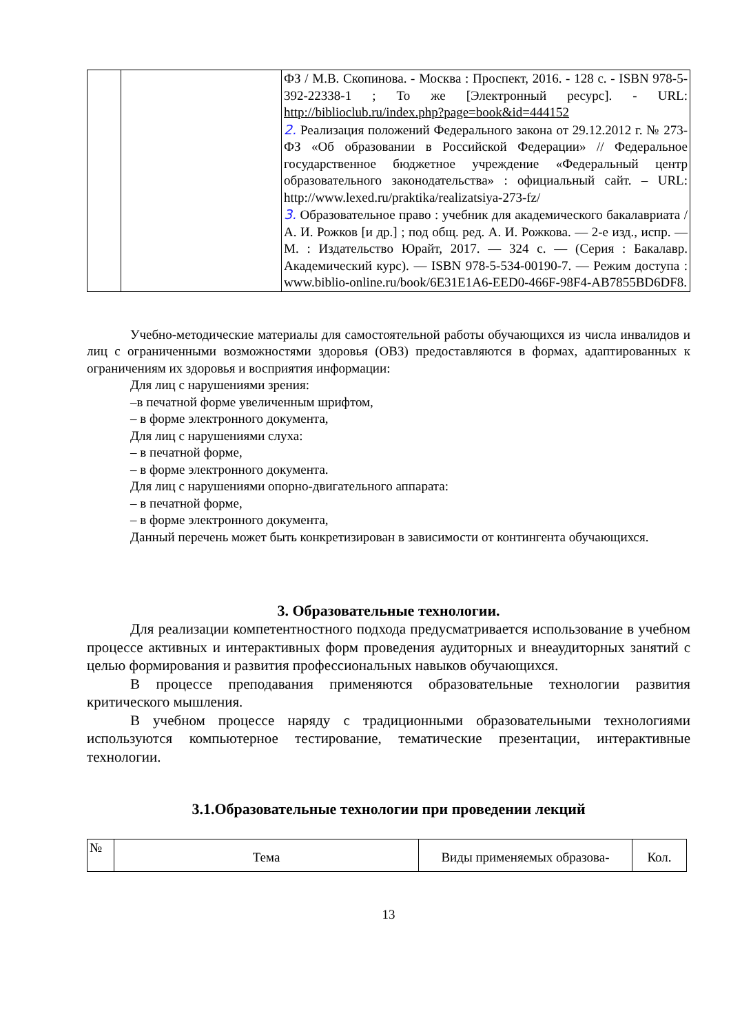| | | ФЗ / М.В. Скопинова. - Москва : Проспект, 2016. - 128 с. - ISBN 978-5-392-22338-1 ; То же [Электронный ресурс]. - URL: http://biblioclub.ru/index.php?page=book&id=444152 2. Реализация положений Федерального закона от 29.12.2012 г. № 273-ФЗ «Об образовании в Российской Федерации» // Федеральное государственное бюджетное учреждение «Федеральный центр образовательного законодательства» : официальный сайт. – URL: http://www.lexed.ru/praktika/realizatsiya-273-fz/ 3. Образовательное право : учебник для академического бакалавриата / А. И. Рожков [и др.] ; под общ. ред. А. И. Рожкова. — 2-е изд., испр. — М. : Издательство Юрайт, 2017. — 324 с. — (Серия : Бакалавр. Академический курс). — ISBN 978-5-534-00190-7. — Режим доступа : www.biblio-online.ru/book/6E31E1A6-EED0-466F-98F4-AB7855BD6DF8. |
Учебно-методические материалы для самостоятельной работы обучающихся из числа инвалидов и лиц с ограниченными возможностями здоровья (ОВЗ) предоставляются в формах, адаптированных к ограничениям их здоровья и восприятия информации:
Для лиц с нарушениями зрения:
–в печатной форме увеличенным шрифтом,
– в форме электронного документа,
Для лиц с нарушениями слуха:
– в печатной форме,
– в форме электронного документа.
Для лиц с нарушениями опорно-двигательного аппарата:
– в печатной форме,
– в форме электронного документа,
Данный перечень может быть конкретизирован в зависимости от контингента обучающихся.
3. Образовательные технологии.
Для реализации компетентностного подхода предусматривается использование в учебном процессе активных и интерактивных форм проведения аудиторных и внеаудиторных занятий с целью формирования и развития профессиональных навыков обучающихся.
В процессе преподавания применяются образовательные технологии развития критического мышления.
В учебном процессе наряду с традиционными образовательными технологиями используются компьютерное тестирование, тематические презентации, интерактивные технологии.
3.1.Образовательные технологии при проведении лекций
| № | Тема | Виды применяемых образова- | Кол. |
| --- | --- | --- | --- |
13